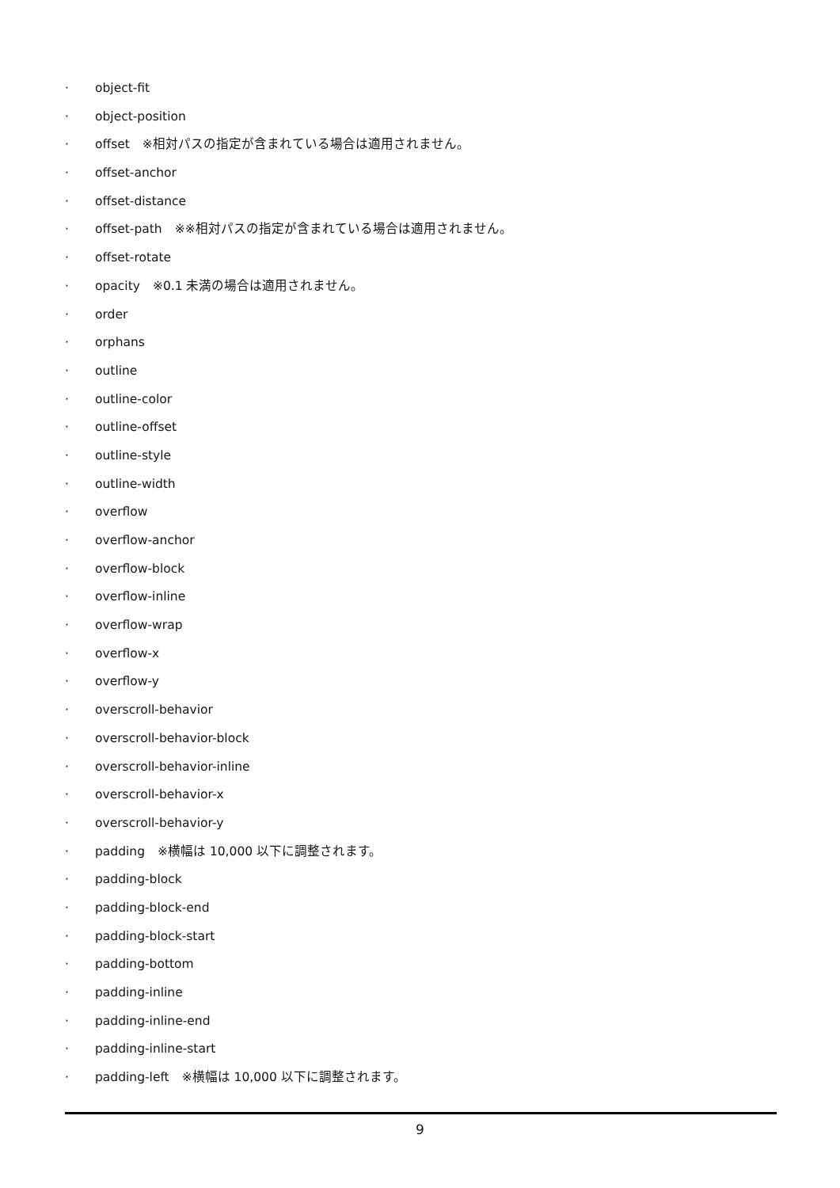· object-fit
· object-position
· offset　※相対パスの指定が含まれている場合は適用されません。
· offset-anchor
· offset-distance
· offset-path　※※相対パスの指定が含まれている場合は適用されません。
· offset-rotate
· opacity　※0.1 未満の場合は適用されません。
· order
· orphans
· outline
· outline-color
· outline-offset
· outline-style
· outline-width
· overflow
· overflow-anchor
· overflow-block
· overflow-inline
· overflow-wrap
· overflow-x
· overflow-y
· overscroll-behavior
· overscroll-behavior-block
· overscroll-behavior-inline
· overscroll-behavior-x
· overscroll-behavior-y
· padding　※横幅は 10,000 以下に調整されます。
· padding-block
· padding-block-end
· padding-block-start
· padding-bottom
· padding-inline
· padding-inline-end
· padding-inline-start
· padding-left　※横幅は 10,000 以下に調整されます。
9